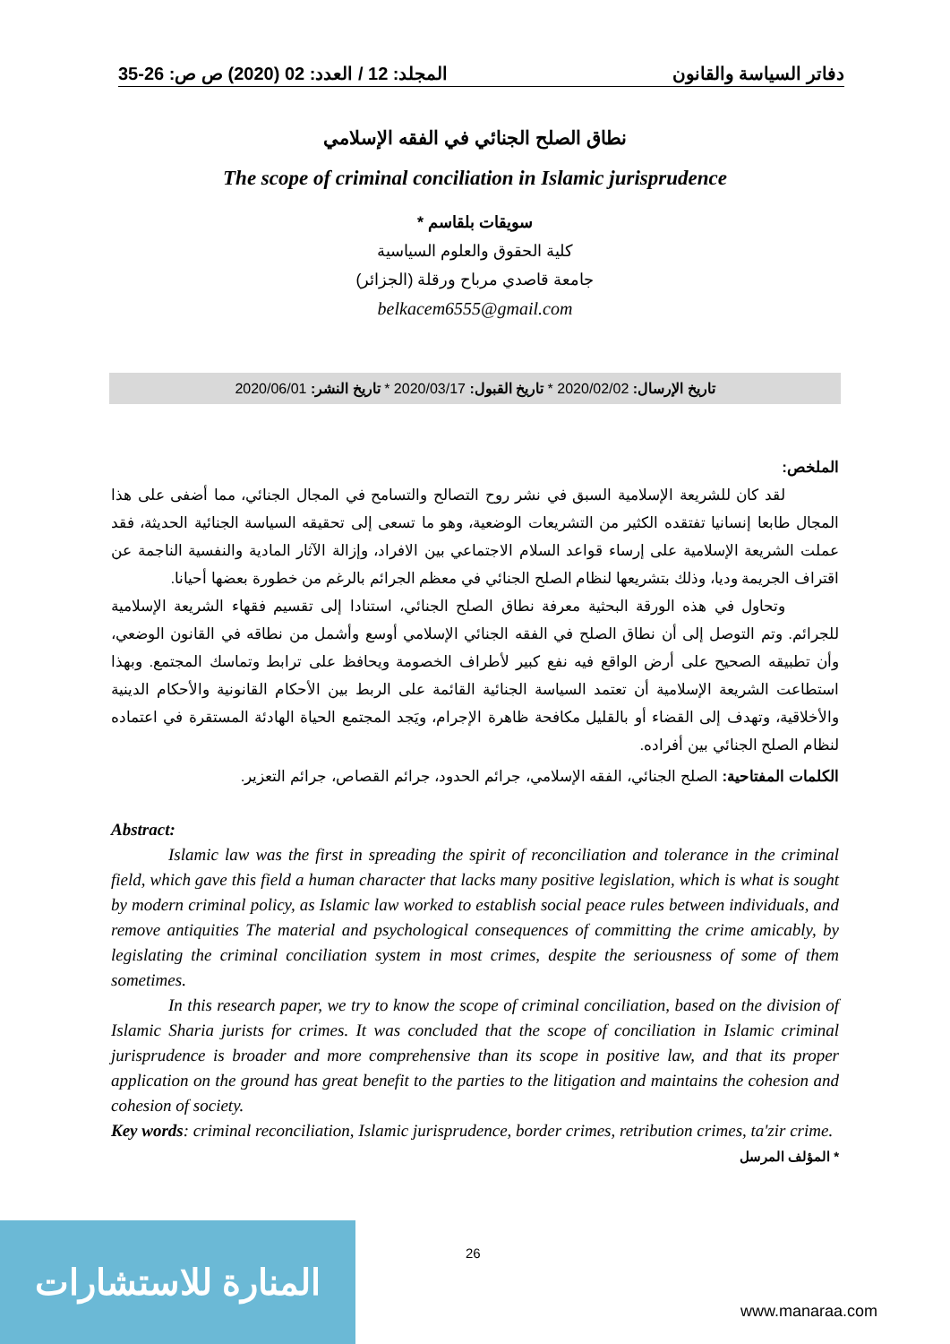المجلد: 12 / العدد: 02 (2020) ص ص: 26-35 دفاتر السياسة والقانون
نطاق الصلح الجنائي في الفقه الإسلامي
The scope of criminal conciliation in Islamic jurisprudence
سويقات بلقاسم *
كلية الحقوق والعلوم السياسية
جامعة قاصدي مرباح ورقلة (الجزائر)
belkacem6555@gmail.com
تاريخ الإرسال: 2020/02/02 * تاريخ القبول: 2020/03/17 * تاريخ النشر: 2020/06/01
الملخص:
لقد كان للشريعة الإسلامية السبق في نشر روح التصالح والتسامح في المجال الجنائي، مما أضفى على هذا المجال طابعا إنسانيا تفتقده الكثير من التشريعات الوضعية، وهو ما تسعى إلى تحقيقه السياسة الجنائية الحديثة، فقد عملت الشريعة الإسلامية على إرساء قواعد السلام الاجتماعي بين الافراد، وإزالة الآثار المادية والنفسية الناجمة عن اقتراف الجريمة وديا، وذلك بتشريعها لنظام الصلح الجنائي في معظم الجرائم بالرغم من خطورة بعضها أحيانا.
وتحاول في هذه الورقة البحثية معرفة نطاق الصلح الجنائي، استنادا إلى تقسيم فقهاء الشريعة الإسلامية للجرائم. وتم التوصل إلى أن نطاق الصلح في الفقه الجنائي الإسلامي أوسع وأشمل من نطاقه في القانون الوضعي، وأن تطبيقه الصحيح على أرض الواقع فيه نفع كبير لأطراف الخصومة ويحافظ على ترابط وتماسك المجتمع. وبهذا استطاعت الشريعة الإسلامية أن تعتمد السياسة الجنائية القائمة على الربط بين الأحكام القانونية والأحكام الدينية والأخلاقية، وتهدف إلى القضاء أو بالقليل مكافحة ظاهرة الإجرام، ويَجد المجتمع الحياة الهادئة المستقرة في اعتماده لنظام الصلح الجنائي بين أفراده.
الكلمات المفتاحية: الصلح الجنائي، الفقه الإسلامي، جرائم الحدود، جرائم القصاص، جرائم التعزير.
Abstract:
Islamic law was the first in spreading the spirit of reconciliation and tolerance in the criminal field, which gave this field a human character that lacks many positive legislation, which is what is sought by modern criminal policy, as Islamic law worked to establish social peace rules between individuals, and remove antiquities The material and psychological consequences of committing the crime amicably, by legislating the criminal conciliation system in most crimes, despite the seriousness of some of them sometimes.
In this research paper, we try to know the scope of criminal conciliation, based on the division of Islamic Sharia jurists for crimes. It was concluded that the scope of conciliation in Islamic criminal jurisprudence is broader and more comprehensive than its scope in positive law, and that its proper application on the ground has great benefit to the parties to the litigation and maintains the cohesion and cohesion of society.
Key words: criminal reconciliation, Islamic jurisprudence, border crimes, retribution crimes, ta'zir crime.
* المؤلف المرسل
المنارة للاستشارات
26
www.manaraa.com